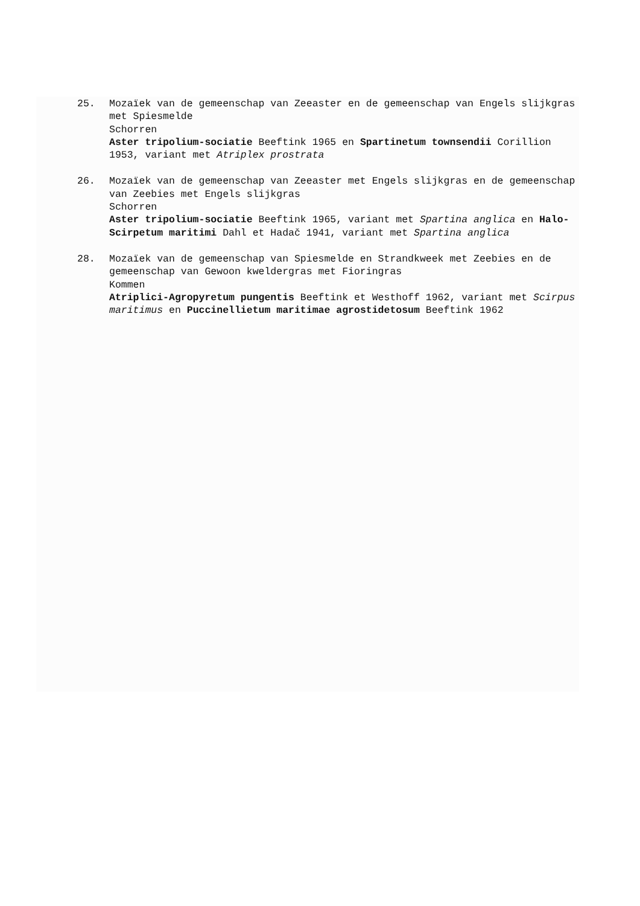25. Mozaïek van de gemeenschap van Zeeaster en de gemeenschap van Engels slijkgras met Spiesmelde
Schorren
Aster tripolium-sociatie Beeftink 1965 en Spartinetum townsendii Corillion 1953, variant met Atriplex prostrata
26. Mozaïek van de gemeenschap van Zeeaster met Engels slijkgras en de gemeenschap van Zeebies met Engels slijkgras
Schorren
Aster tripolium-sociatie Beeftink 1965, variant met Spartina anglica en Halo-Scirpetum maritimi Dahl et Hadač 1941, variant met Spartina anglica
28. Mozaïek van de gemeenschap van Spiesmelde en Strandkweek met Zeebies en de gemeenschap van Gewoon kweldergras met Fioringras
Kommen
Atriplici-Agropyretum pungentis Beeftink et Westhoff 1962, variant met Scirpus maritimus en Puccinellietum maritimae agrostidetosum Beeftink 1962